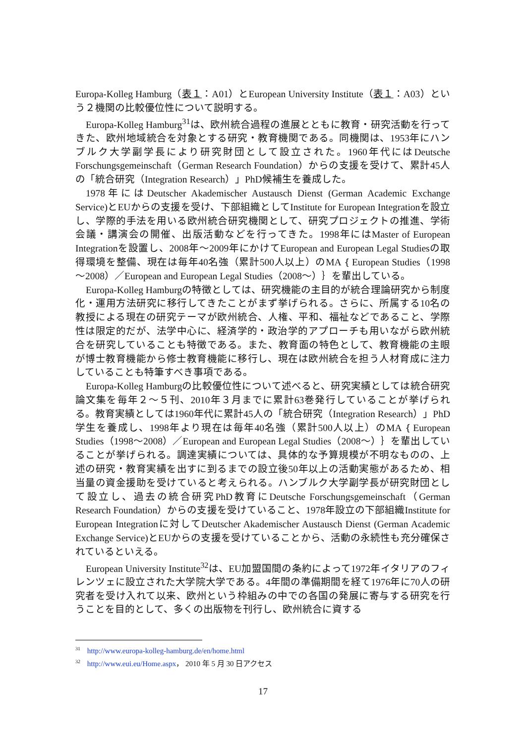Europa-Kolleg Hamburg（表１：A01）とEuropean University Institute（表１：A03）という２機関の比較優位性について説明する。
Europa-Kolleg Hamburg<sup>31</sup>は、欧州統合過程の進展とともに教育・研究活動を行ってきた、欧州地域統合を対象とする研究・教育機関である。同機関は、1953年にハンブルク大学副学長により研究財団として設立された。1960年代にはDeutsche Forschungsgemeinschaft（German Research Foundation）からの支援を受けて、累計45人の「統合研究（Integration Research）」PhD候補生を養成した。
1978年にはDeutscher Akademischer Austausch Dienst (German Academic Exchange Service)とEUからの支援を受け、下部組織としてInstitute for European Integrationを設立し、学際的手法を用いる欧州統合研究機関として、研究プロジェクトの推進、学術会議・講演会の開催、出版活動などを行ってきた。1998年にはMaster of European Integrationを設置し、2008年～2009年にかけてEuropean and European Legal Studiesの取得環境を整備、現在は毎年40名強（累計500人以上）のMA｛European Studies（1998～2008）／European and European Legal Studies（2008～）｝を輩出している。
Europa-Kolleg Hamburgの特徴としては、研究機能の主目的が統合理論研究から制度化・運用方法研究に移行してきたことがまず挙げられる。さらに、所属する10名の教授による現在の研究テーマが欧州統合、人権、平和、福祉などであること、学際性は限定的だが、法学中心に、経済学的・政治学的アプローチも用いながら欧州統合を研究していることも特徴である。また、教育面の特色として、教育機能の主眼が博士教育機能から修士教育機能に移行し、現在は欧州統合を担う人材育成に注力していることも特筆すべき事項である。
Europa-Kolleg Hamburgの比較優位性について述べると、研究実績としては統合研究論文集を毎年２～５刊、2010年３月までに累計63巻発行していることが挙げられる。教育実績としては1960年代に累計45人の「統合研究（Integration Research）」PhD学生を養成し、1998年より現在は毎年40名強（累計500人以上）のMA｛European Studies（1998～2008）／European and European Legal Studies（2008～）｝を輩出していることが挙げられる。調達実績については、具体的な予算規模が不明なものの、上述の研究・教育実績を出すに到るまでの設立後50年以上の活動実態があるため、相当量の資金援助を受けていると考えられる。ハンブルク大学副学長が研究財団として設立し、過去の統合研究PhD教育にDeutsche Forschungsgemeinschaft（German Research Foundation）からの支援を受けていること、1978年設立の下部組織Institute for European Integrationに対してDeutscher Akademischer Austausch Dienst (German Academic Exchange Service)とEUからの支援を受けていることから、活動の永続性も充分確保されているといえる。
European University Institute<sup>32</sup>は、EU加盟国間の条約によって1972年イタリアのフィレンツェに設立された大学院大学である。4年間の準備期間を経て1976年に70人の研究者を受け入れて以来、欧州という枠組みの中での各国の発展に寄与する研究を行うことを目的として、多くの出版物を刊行し、欧州統合に資する
<sup>31</sup> http://www.europa-kolleg-hamburg.de/en/home.html
<sup>32</sup> http://www.eui.eu/Home.aspx， 2010 年 5 月 30 日アクセス
17